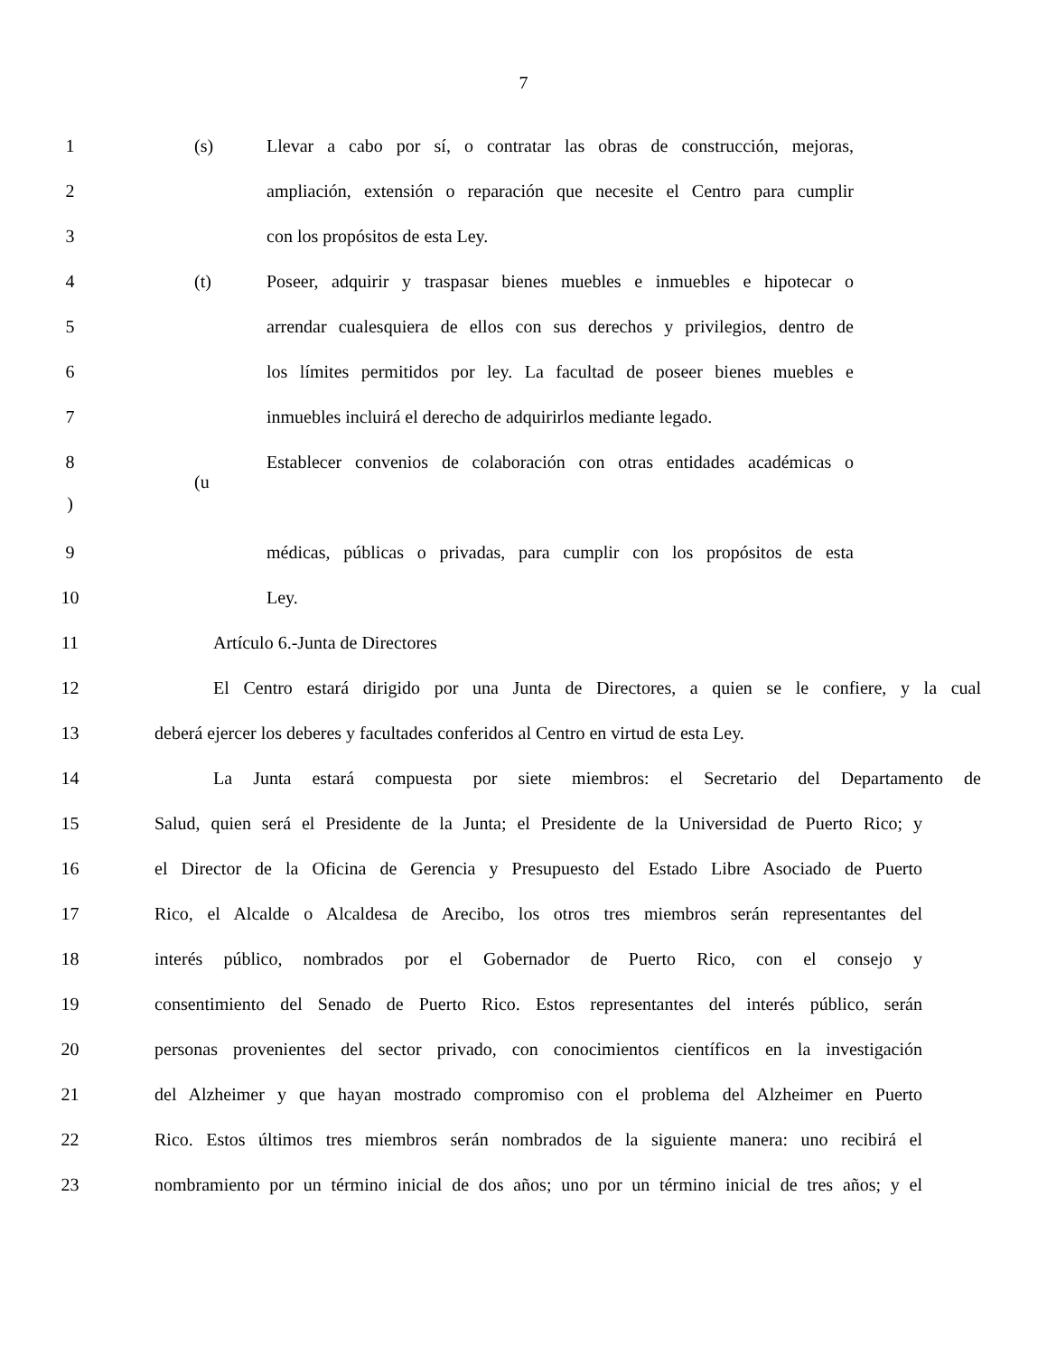7
1 (s) Llevar a cabo por sí, o contratar las obras de construcción, mejoras,
2 ampliación, extensión o reparación que necesite el Centro para cumplir
3 con los propósitos de esta Ley.
4 (t) Poseer, adquirir y traspasar bienes muebles e inmuebles e hipotecar o
5 arrendar cualesquiera de ellos con sus derechos y privilegios, dentro de
6 los límites permitidos por ley. La facultad de poseer bienes muebles e
7 inmuebles incluirá el derecho de adquirirlos mediante legado.
8
) (u Establecer convenios de colaboración con otras entidades académicas o
9 médicas, públicas o privadas, para cumplir con los propósitos de esta
10 Ley.
11 Artículo 6.-Junta de Directores
12 El Centro estará dirigido por una Junta de Directores, a quien se le confiere, y la cual
13 deberá ejercer los deberes y facultades conferidos al Centro en virtud de esta Ley.
14 La Junta estará compuesta por siete miembros: el Secretario del Departamento de
15 Salud, quien será el Presidente de la Junta; el Presidente de la Universidad de Puerto Rico; y
16 el Director de la Oficina de Gerencia y Presupuesto del Estado Libre Asociado de Puerto
17 Rico, el Alcalde o Alcaldesa de Arecibo, los otros tres miembros serán representantes del
18 interés público, nombrados por el Gobernador de Puerto Rico, con el consejo y
19 consentimiento del Senado de Puerto Rico. Estos representantes del interés público, serán
20 personas provenientes del sector privado, con conocimientos científicos en la investigación
21 del Alzheimer y que hayan mostrado compromiso con el problema del Alzheimer en Puerto
22 Rico. Estos últimos tres miembros serán nombrados de la siguiente manera: uno recibirá el
23 nombramiento por un término inicial de dos años; uno por un término inicial de tres años; y el